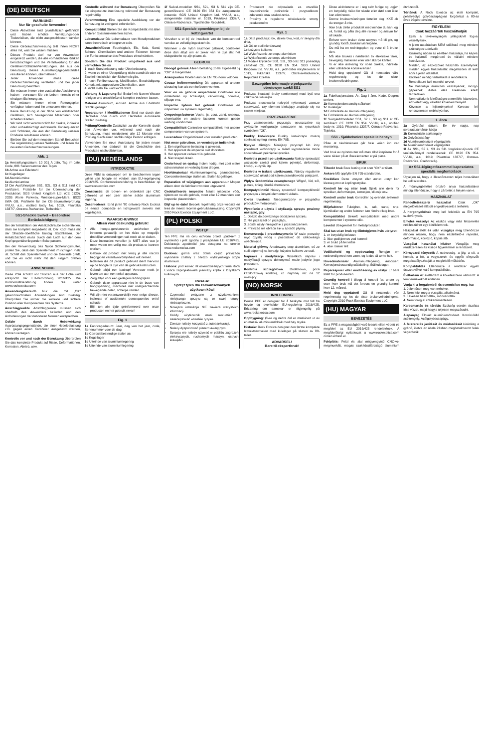(DE) DEUTSCH
WARNUNG!
Nur für geschulte Anwender!
Diese Aktivitäten sind grundsätzlich gefährlich und haben erhöhte Verletzungs-oder Todesrisiken, die nicht ausgeschlossen werden können.
Diese Gebrauchsanweisung teilt Ihnen NICHT alles mit, was Sie wissen müssen.
Dieses Produkt darf nur von Anwendern eingesetzt werden, die alle vorhandenen Risiken berücksichtigen und die Verantwortung für alle Gefahren/Schäden/Verletzungen, die aus der Benutzung dieses Ausrüstungsgegenstandes resultieren können, übernehmen.
Jeder Anwender muss diese Gebrauchsanleitung verstehen und bei jeder Benutzung beachten.
Sie müssen immer eine zusätzliche Absicherung haben - vertrauen Sie ein Leben niemals einer einzigen Sicherung an.
Sie müssen immer einen Rettungsplan verfügbar haben und ihn umsetzen können.
Keine Benutzung in der Nähe von elektrischen Gefahren, sich bewegenden Maschinen oder scharfen Kanten.
Wir sind nicht verantwortlich für direkte, indirekte oder unbeabsichtigt auftretende Konsequenzen und Schäden, die aus der Benutzung unserer Produkte resultieren können.
Bleiben Sie auf dem neuesten Stand! Besuchen Sie regelmässig unsere Webseite und lesen die neuesten Gebrauchsanweisungen.
Abb. 1
1a Herstellungsdatum: 10 001 A Jahr, Tag im Jahr, Code, 001 Seriennummer des Tages
1b Achse aus Edelstahl
1c Kugellager
1d Aluminiumöse
1e Aluminiumöse
1f Die Ausführungen SS1, S2L, S3 & S11 sind CE zertifiziert. Prüfstelle für die Überwachung der Produktion: SGS United Kingdom Ltd. (CE 0120), 202B Worle Parkway, Weston-super-Mare, BS22 6WA GB. Prüfstelle für die CE-Baumusterprüfung: VVUU, a.s., notified body No. 1019, Pikartska 1337/7, Ostrava-Radvanice, Tschechien
SS1-Shackle Swivel – Besondere Berücksichtigung
Bei der Installation der Ansatzschraube sicherstellen, dass sie komplett eingedreht ist. Der Kopf muss mit der Shackle-oberfläche bündig abschließen. Der Ansatzbschnitt muss durch das Loch auf der dem Kopf gegenüberliegenden Seite passen.
Bei der Verwendung des Nylon Sicherungsmutter, prüfen Sie, dass das Sperrelement im richtigen Platz ist. Schaft das Sperrelement und die Gewinde greift, und Sie es nicht mehr mit den Fingern drehen können.
ANWENDUNG
Diese PSA schützt vor Stürzen aus der Höhe und entspricht der EU-Verordnung 2016/425. Die Konformitätserklärung finden Sie unter www.rockexotica.com
Anwendungsbereich Nur die mit „OK" gekennzeichneten Anwendungen sind zulässig. Überprüfen Sie immer die korrekte und sichere Position aller Komponenten des Systems.
Anschlagpunkte Anschlagpunkte müssen sich oberhalb des Anwenders befinden und den Anforderungen der nationalen Normen entsprechen.
Gefahr durch Hebelwirkung Ausrüstungsgegenstände, die einer Hebelbelastung z.B. gegen einen Karabiner ausgesetzt werden, können versagen.
Kontrolle vor und nach der Benutzung Überprüfen Sie das komplette Produkt auf Risse, Deformationen, Korrosion, Abrieb, usw.
Kontrolle während der Benutzung Überprüfen Sie die eingesetzte Ausrüstung während der Benutzung regelmäßig.
Verantwortung Eine spezielle Ausbildung vor der Benutzung ist zwingend erforderlich.
Kompatibilität Stellen Sie die Kompatibilität mit allen anderen Systemelementen sicher.
Lebensdauer Die Lebensdauer von Metallprodukten kann theoretisch unbegrenzt sein.
Umwelteinflüsse Feuchtigkeit, Eis, Salz, Sand, Schnee, Chemikalien und andere Faktoren können die Funktionsweise des Produktes einschränken.
Sondern Sie das Produkt umgehend aus und vernichten Sie es
1. nach Sturzbelastung oder Überbelastung.
2. wenn es einer Überprüfung nicht standhält oder es Zweifel hinsichtlich der Sicherheit gibt.
3. nach Fehlbenutzung, Modifikation, Beschädigung, Kontakt mit aggressiven Chemikalien, usw.
4. nicht mehr frei und leicht dreht.
Wartung & Lagerung Bei Bedarf mit klarem Wasser reinigen und anschließend komplett trocknen lassen.
Material Aluminium, eloxiert. Achse aus Edelstahl. Stahlkugellager
Reparaturen / Modifikationen Sind nur durch den Hersteller oder durch vom Hersteller autorisierte Stellen zulässig.
Prüfung/Kontrolle Zusätzlich zu der Kontrolle durch den Anwender vor, während und nach der Benutzung, muss mindestens alle 12 Monate eine Prüfung durch einen sachkundige Person erfolgen.
Verwenden Sie neue Ausrüstung für jeden neuen Anwender, nur dadurch ist die Geschichte des Produktes nachvollziehbar.
(DU) NEDERLANDS
INTRODUCTIE
Deze PBM is ontworpen om te beschermen tegen vallen van hoogte en voldoet aan EU-regelgeving 2016/425. Conformiteitsverklaring is beschikbaar op www.rockexotica.com
Constructie: de boven- en onderkant zijn CNC gefreesd uit een zeer sterke solide aluminium legering.
Geschiedenis: Eind jaren '80 ontwierp Rock Exotica de eerste compacte en lichtgewicht swivels met kogellagers.
WAARSCHUWING!
Alleen voor deskundig gebruik!
Alle hoogte-gerelateerde activiteiten zijn inherent gevaarlijk en het risico op mogelijk dodelijke verwondingen valt nooit uit te sluiten.
Deze instructies vertellen je NIET alles wat je moet weten om veilig met dit product te kunnen werken.
Gebruik dit product niet tenzij je alle risico's begrijpt en verantwoordelijkheid wilt nemen.
Iedereen die dit product gebruikt dient hiervoor op de hoogte te zijn van de gebruiksinstructies.
Gebruik altijd een backup! Vertrouw nooit je leven toe aan een enkel apparaat.
Zorg altijd voor een gedegen reddingsplan.
Gebruik deze apparatuur niet in de buurt van hoogspanning, machines met onafgeschermde bewegende delen, scherpe randen.
Wij zijn niet verantwoordelijk voor enige directe, indirecte of accidentele consequenties en/of schade.
Blijf ten alle tijde geïnformeerd over onze producten en het gebruik ervan!
Fig. 1
1a Fabricagedatum: Jaar, dag van het jaar, code, Serienummer voor de dag
1b Corrosiebestendige stalen as
1c Kogellager
1d Uiteinde van aluminiumlegering
1e Uiteinde van aluminiumlegering
1f Swivel-modellen SS1, S2L, S3 & S11 zijn CE-gecertificeerd. CE 0120 EN 354 De aangemelde instantie: SGS United Kingdom Ltd. VVUU, a.s., aangemelde instantie nr. 1019, Pikartska 1337/7, Ostrava-Radvanice, Tsjechische Republiek.
SS1-Speciale opmerkingen bij de kettingwartel
Verzeker u er bij de installatie van de borstschroef van dat ze volledig ingedracht is.
Wanneer u de nylon sluitmoer gebruikt, controleer deze dan altijd om er zeker van te zijn dat het sluitgedeelte op zijn plaats zit.
GEBRUIK
Beoogd gebruik Alleen belasting zoals afgebeeld bij "OK" is toegestaan.
Ankerpunten Moeten aan de EN 795 norm voldoen.
Gevaar hefboomwerking Dit apparaat of andere uitrusting kan als een hefboom werken.
Voor en na gebruik inspecteren Controleer alle onderdelen op scheurtjes, vervorming, corrosie, slijtage enz.
Inspectie tijdens het gebruik Controleer en inspecteer uw systeem regelmatig.
Omgevingsfactoren Vocht, ijs, zout, zand, sneeuw, chemicaliën en andere factoren kunnen goede werking voorkomen.
Compatibiliteit Controleer compatibiliteit met andere componenten van uw systeem.
Levensduur Ongelimiteerd voor metalen producten.
Niet meer gebruiken, en vernietigen indien het:
1. Een significante belasting is geweest.
2. Het apparaat de inspectie niet doorstaat.
3. Het apparaat verkeerd is gebruikt.
4. Niet soepel draait.
Onderhoud en opslag Indien nodig, met zoet water schoonmaken en volledig laten drogen.
Hoofdmateriaal Aluminiumlegering, geanodiseerd. Corrosiebestendige stalen as. Stalen kogellager.
Reparaties of wijzigingen aan apparatuur Mogen alleen door de fabrikant worden uitgevoerd.
Gedetailleerde inspectie Naast inspectie vóór, tijdens en na elk gebruik, moet elke 12 maanden een inspectie plaatsvinden.
Blijf up to date! Bezoek regelmatig onze website en lees de meest recente gebruiksaanwijzing. Copyright 2010 Rock Exotica Equipment LLC.
(PL) POLSKI
WSTĘP
Ten PPE ma na celu ochronę przed upadkiem z wysokości i jest zgodny z przepisami UE 2016/425. Deklaracja zgodności jest dostępna na stronie www.rockexotica.com
Budowa: górna oraz dolna część przyrządu wykonane zostały z bardzo wytrzymałego stopu aluminium.
Historia: pod koniec lat osiemdziesiątych firma Rock Exotica zaprojektowała pierwszy krętlik z łożyskami kulkowymi.
UWAGA!
Sprzęt tylko dla zaawansowanych użytkowników!
Czynności związane z użytkowaniem niniejszego sprzętu są ze swej natury niebezpieczne.
Niniejsza instrukcja NIE zawiera wszystkich informacji.
Każdy użytkownik musi zrozumieć i zaakceptować wszelkie ryzyko.
Zawsze należy korzystać z autoasekuracji.
Należy dysponować planem awaryjnym.
Sprzętu nie należy używać w pobliżu zagrożeń elektrycznych, ruchomych maszyn, ostrych krawędzi.
Producent nie odpowiada za wszelkie bezpośrednie, pośrednie i przypadkowe zdarzenia oraz uszkodzenia.
Prosimy o regularne odwiedzanie strony producentów.
Rys. 1
1a Data produkcji: rok, dzień roku, kod, nr seryjny dla dnia,
1b Oś ze stali nierdzewnej
1c Łożysko kulkowe
1d Wykończenie ze stopu aluminium
1e Wykończenie ze stopu aluminium
1f Modele krętlików SS1, S2L, S3 oraz S11 posiadają certyfikat CE. CE 0120 EN 354. SGS United Kingdom Ltd. VVUU, a.s., jednostka notyfikowana nr 1019, Pikartska 1337/7, Ostrava-Radvanice, Republika Czeska.
Szczególne informacje o połączeniu obrotowym szekli SS1
Podczas instalacji śruby ramienowej musi być ona całkowicie wsunięta.
Podczas stosowania nakrętki nylonowej, zawsze sprawdzać, czy element blokujący znajduje się na swoim miejscu.
PRZEZNACZENIE
Przy zastosowaniu przyrządu opuszczalne są wyłącznie konfiguracje oznaczone na rysunkach symbolem "OK".
Punkty kotwiczące Punkty kotwiczące muszą spełniać wymogi normy EN 795.
Ryzyko dźwigni Niniejszy przyrząd lub inny przedmiot wchodzący w skład wyposażenia może spowodować pęknięcie łącznika.
Kontrola przed i po użytkowaniu Należy sprawdzić wszystkie części pod kątem pęknięć, deformacji, korozji, zużycia, itp.
Kontrola w trakcie użytkowania. Należy regularnie sprawdzać układ pod kątem prawidłowości połączeń.
Wpływ środowiska zewnętrznego Wilgoć, lód, sól, piasek, śnieg, środki chemiczne.
Kompatybilność Należy sprawdzić kompatybilność przyrządu z innymi elementami układu.
Okres trwałości Nieograniczony w przypadku produktów metalowych.
Wycofanie z użycia i utylizacja sprzętu powinny nastąpić, gdy:
1. Doszło do poważnego obciążenia sprzętu.
2. Nie przeszedł on przeglądu.
3. Został użyty niezgodnie z przeznaczeniem.
4. Przyrząd nie obraca się w sposób płynny.
Konserwacja i przechowywanie W razie potrzeby myć czystą wodą i pozostawić do całkowitego wyschnięcia.
Materiał główny Anodowany stop aluminium, oś ze stali odpornej na korozję, łożysko kulkowe ze stali.
Naprawa i modyfikacje Wszelkich napraw i modyfikacji sprzętu dokonywać może jedynie jego producent.
Kontrola szczegółowa. Dodatkowo, poza każdorazową kontrolą, co najmniej raz na 12 miesięcy.
(NO) NORSK
INNLEDNING
Denne PPE er designet for å beskytte mot fall fra høyde og overholder EU-regulering 2016/425. Erklæring om samsvar er tilgjengelig på www.rockexotica.com
Oppbygning: Øvre og nedre del er maskinert ut av en massiv aluminiumsblokk med høy styrke.
Historie: Rock Exotica designet den første kompakte lettvektsswivelen med kulelager på slutten av 80-tallet.
ADVARSEL!
Bare til ekspertbruk!
Disse aktivitetene er i seg selv farlige og utgjør en betydelig risiko for skade eller død som ikke kan elimineres.
Denne bruksanvisningen forteller deg IKKE alt du trenger å vite.
Ikke bruk dette produktet med mindre du kan, og vil, forstå og påta deg alle risikoer og ansvar for all skade.
Enhver som bruker dette utstyret må bli gitt, og grundig forstå, bruksanvisningene.
Du må ha en redningsplan og evne til å bruke den.
Må ikke brukes i nærheten av elektriske farer, bevegelig maskineri eller nær skarpe kanter.
Vi er ikke ansvarlig for noen direkte, indirekte eller utilsiktede konsekvenser.
Hold deg oppdatert! Gå til nettstedet vårt regelmessig og les de siste brukerveiledningene.
Fig. 1
1a Fabrikasjonsdato: År, Dag i året, Kode, Dagens serienr.
1b Korrosjonsbestandig stålaksel
1c Kulelager
1d Endrefeste av aluminiumlegering
1e Endrefeste av aluminiumlegering
1f Svingleddmodeller SS1, S2 L, S3 og S11 er CE-sertifisert: CE 0120 EN 354. VVUU, a.s., notified body nr. 1019, Pikartska 1337/7, Ostrava-Radvanice, Tsjekkia.
SS1 - Sjakkelsvivel spesielle hensyn
Påse at skuldeskruen går hele veien inn ved montering.
Ved bruk av nylonmutter må man alltid inspisere for å være sikker på at låseelementet er på plass.
BRUK
Tiltenkt bruk Bare lasting vist som "OK" er tillatt.
Ankere Må oppfylle EN 795-standarden.
Knekkfare Dette utstyret eller annet utstyr kan klesseg mot et koplingsstykke.
Kontroll før og etter bruk Sjekk alle deler for sprekker, deformasjon, korrosjon, slitasje osv.
Kontroll under bruk Kontroller og overvåk systemet regelmessig.
Miljøfaktorer Fuktighet, is, salt, sand, snø, kjemikalier og andre faktorer kan hindre riktig bruk.
Kompatibilitet Bekreft kompatibilitet med andre komponenter i systemet ditt.
Levetid Ubegrenset for metallprodukter.
Skal tas ut av bruk og tilintetgjøres hvis utstyret:
1. er betydelig belastet
2. ikke godkjennes ved kontroll
3. er brukt på feil måte
4. ikke roterer lett
Vedlikehold og oppbevaring Rengjør om nødvendig med rent vann, og la det så tørke helt.
Hovedmaterialer Aluminiumlegering, anodisert. Korrosjonsbestandig stålaksling. Stålkulelager.
Reparasjoner eller modifisering av utstyr Er bare tillatt for produsenten.
Grundig kontroll I tillegg til kontroll før, under og etter hver bruk må det foretas en grundig kontroll hver 12. måned.
Hold deg oppdatert! Gå til nettstedet vårt regelmessig og les de siste brukerveiledningene. Copyright 2010 Rock Exotica Equipment LLC
(HU) MAGYAR
BEVEZETÉS
Ez a PPE a magasságból való leesés ellen védett és megfelel az EU 2016/425 rendeletének. A megfelelőségi nyilatkozat a www.rockexotica.com címen érhető el.
Felépítés: Felül és alul mögyengyöjű CNC-vel megmunkált, magas szakítószilárdságú alumínium ötvözetből.
Történet: A Rock Exotica az első kompakt, pehelysúlyú golyóscsapágyas forgórészt a 80-as évek végén tervezte.
FIGYELEM!
Csak hozzáértők használhatják
Ezek a tevékenységek jellegüknél fogva veszélyesek.
A jelen utasításban NEM található meg minden szükséges tudnivaló.
Kizárólag abban az esetben használja, ha képes és hajlandó megérteni és vállalni minden kockázatot.
Minden, az eszközöket használó személynek minden egyes használatát megelőzően át kell adni a jelen utasítást.
Kötelező mindig tartalékkal is rendelkezni.
Rendelkezni kell mentési tervvel.
Ne használja áramütés veszélyének, mozgó gépeknek, illetve éles széleknek kitett területeken.
Nem vállalunk felelősséget semmiféle közvetlen, közvetett vagy véletlen következményért.
Kövesse a fejleményeket! Keresse fel rendszeresen webhelyünket.
1. ábra
1a Gyártási dátum: Év, év napja, nap sorozatszámának kódja
1b Korrozióálló acéltengely
1c Golyóscsapágy
1d Alumíniumötvözet végrögzítés
1e Alumíniumötvözet végrögzítés
1f Az SS1, S2 L, S3 és S11 forgórész-típusok CE tanúsítvánnyal rendelkeznek: CE 0120 EN 354. VVUU, a.s., 1019, Pikartska 1337/7, Ostrava-Radvanice, Csehország.
Az SS1-kígörgetőszemmel kapcsolatos speciális megfontolások
Ügyeljen rá, hogy a illesztőcsavart teljes hosszában be kell szerelnie.
A műanyagbetétes önzáró anya használatakor mindig ellenőrizze, hogy a zárbetét a helyén van-e.
HASZNÁLAT
Rendeltetésszerű használat Csak „OK" megjelöléssel ellátott engedélyezett a terhelés.
A horgonyokénak meg kell felelniük az EN 795 szabványnak.
Emelés veszélye Az eszköz vagy más felszerelés nekifeszülhet egy kötélelemnek.
Használat előtt és után vizsgálja meg Ellenőrizze minden részén, hogy nem észlelhető-e repedés, deformáció, korrózió, kopás stb.
Vizsgálat használat közben Vizsgálja meg rendszeresen és kísérje figyelemmel a rendszert.
Környezeti tényezők A nedvesség, a jég, a só, a homok, a hó, a vegyszerek és egyéb tényezők megakadályozhatják a megfelelő működést.
Kompatibilitás Ellenőrizze a rendszer egyéb összetevőivel való kompatibilitást.
Élettartam Az élettartam a következőkre változott: A fém termékeknél korlátlan.
Vonja ki a forgalomból és semmisítse meg, ha:
1. Jelentősen meg van terhelve.
2. Nem felel meg a vizsgálat alkalmával.
3. Tévesen használták, módosították.
4. Nem forog el zökkenőmentesen.
Karbantartás és tárolás Szükség esetén tisztítsa friss vízzel, majd hagyja teljesen megszáradni.
Alapanyag Eloxált alumíniumötvözet. Korrózióálló acéltengely. Acélgolyóscsapágy.
A felszerelés javítását és módosítását kizárólag a gyártó, illetve az általa írásban meghatalmazott felek végezhetik.